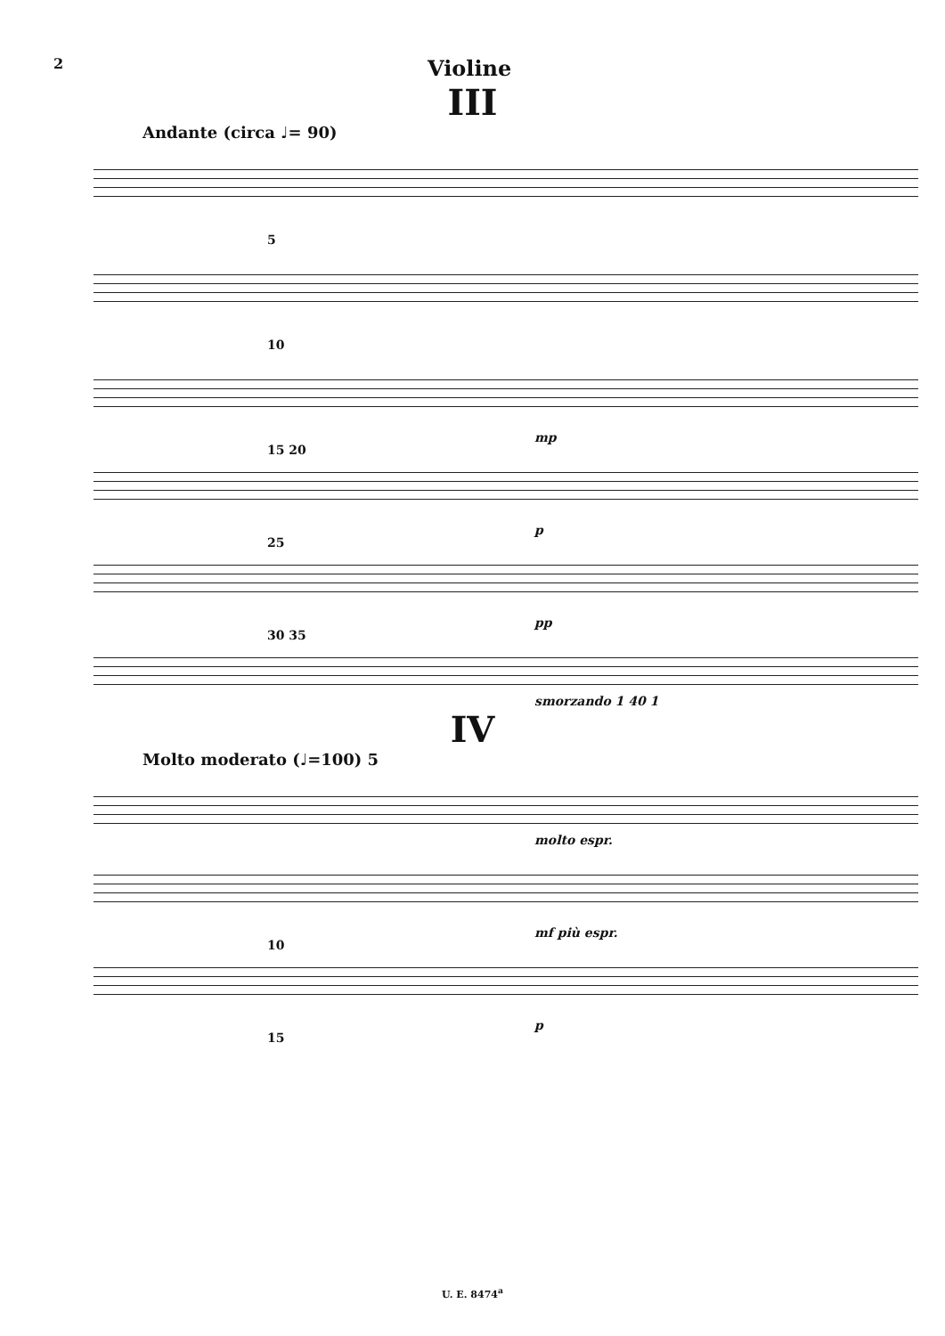2 Violine
III
Andante (circa ♩= 90)
5
10
15 20
mp
25
p
30 35
pp
smorzando 1 40 1
IV
Molto moderato (♩=100) 5
molto espr.
10
mf più espr.
15
p
U. E. 8474<sup>a</sup>